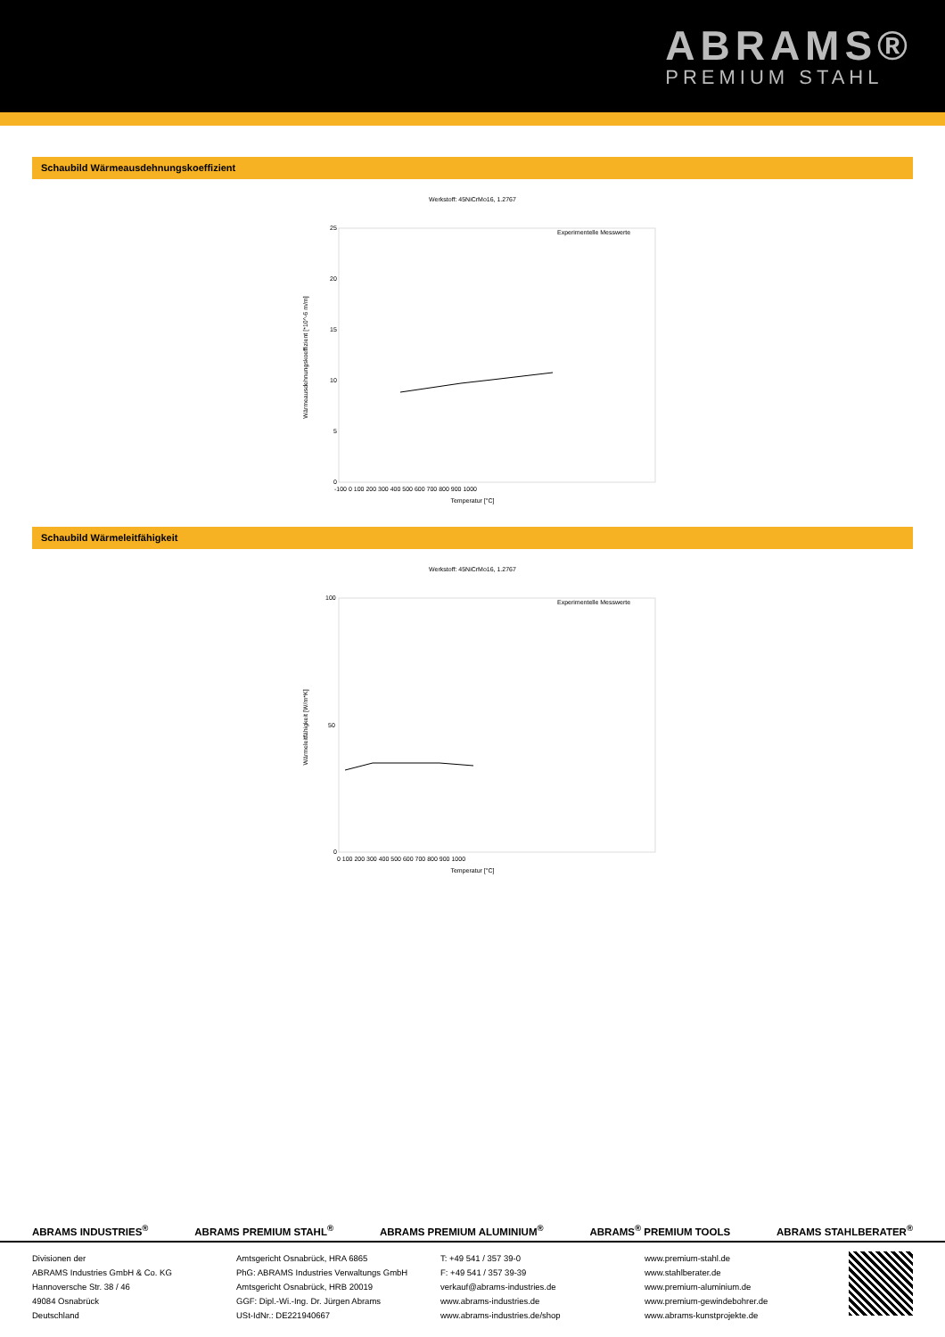ABRAMS®
PREMIUM STAHL
Schaubild Wärmeausdehnungskoeffizient
Werkstoff: 45NiCrMo16, 1.2767
Wärmeausdehnungskoeffizient [*10^-6 m/m]
25
20
15
10
5
0
-100 0 100 200 300 400 500 600 700 800 900 1000
Temperatur [°C]
Experimentelle Messwerte
Schaubild Wärmeleitfähigkeit
Werkstoff: 45NiCrMo16, 1.2767
Wärmeleitfähigkeit [W/m*K]
100
50
0
0 100 200 300 400 500 600 700 800 900 1000
Temperatur [°C]
Experimentelle Messwerte
ABRAMS INDUSTRIES<sup>®</sup> ABRAMS PREMIUM STAHL<sup>®</sup> ABRAMS PREMIUM ALUMINIUM<sup>®</sup> ABRAMS<sup>®</sup> PREMIUM TOOLS ABRAMS STAHLBERATER<sup>®</sup>
Divisionen der
ABRAMS Industries GmbH & Co. KG
Hannoversche Str. 38 / 46
49084 Osnabrück
Deutschland
Amtsgericht Osnabrück, HRA 6865
PhG: ABRAMS Industries Verwaltungs GmbH
Amtsgericht Osnabrück, HRB 20019
GGF: Dipl.-Wi.-Ing. Dr. Jürgen Abrams
USt-IdNr.: DE221940667
T: +49 541 / 357 39-0
F: +49 541 / 357 39-39
verkauf@abrams-industries.de
www.abrams-industries.de
www.abrams-industries.de/shop
www.premium-stahl.de
www.stahlberater.de
www.premium-aluminium.de
www.premium-gewindebohrer.de
www.abrams-kunstprojekte.de